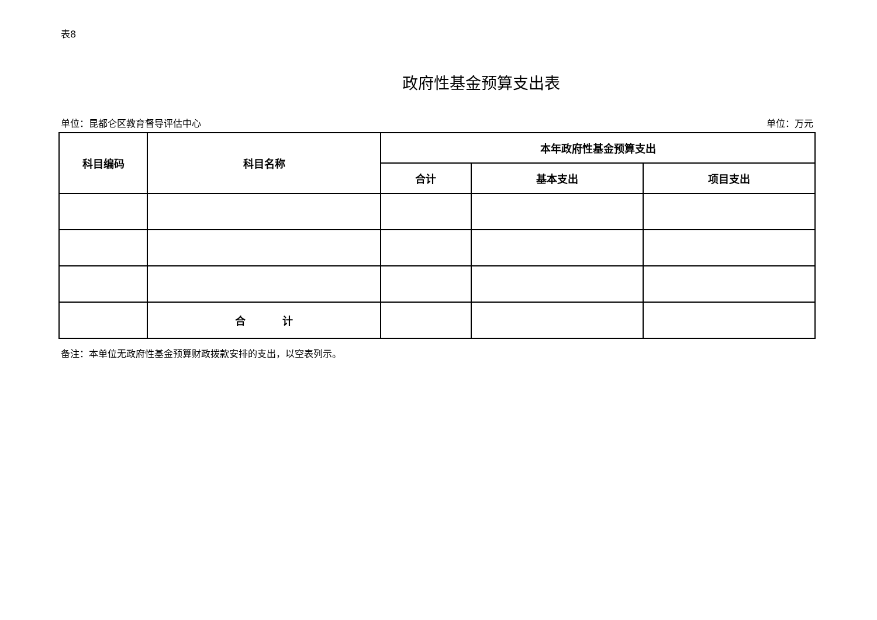表8
政府性基金预算支出表
单位：昆都仑区教育督导评估中心 单位：万元
| 科目编码 | 科目名称 | 本年政府性基金预算支出 | | |
| --- | --- | --- | --- | --- |
| | | 合计 | 基本支出 | 项目支出 |
| | 合 计 | | | |
备注：本单位无政府性基金预算财政拨款安排的支出，以空表列示。